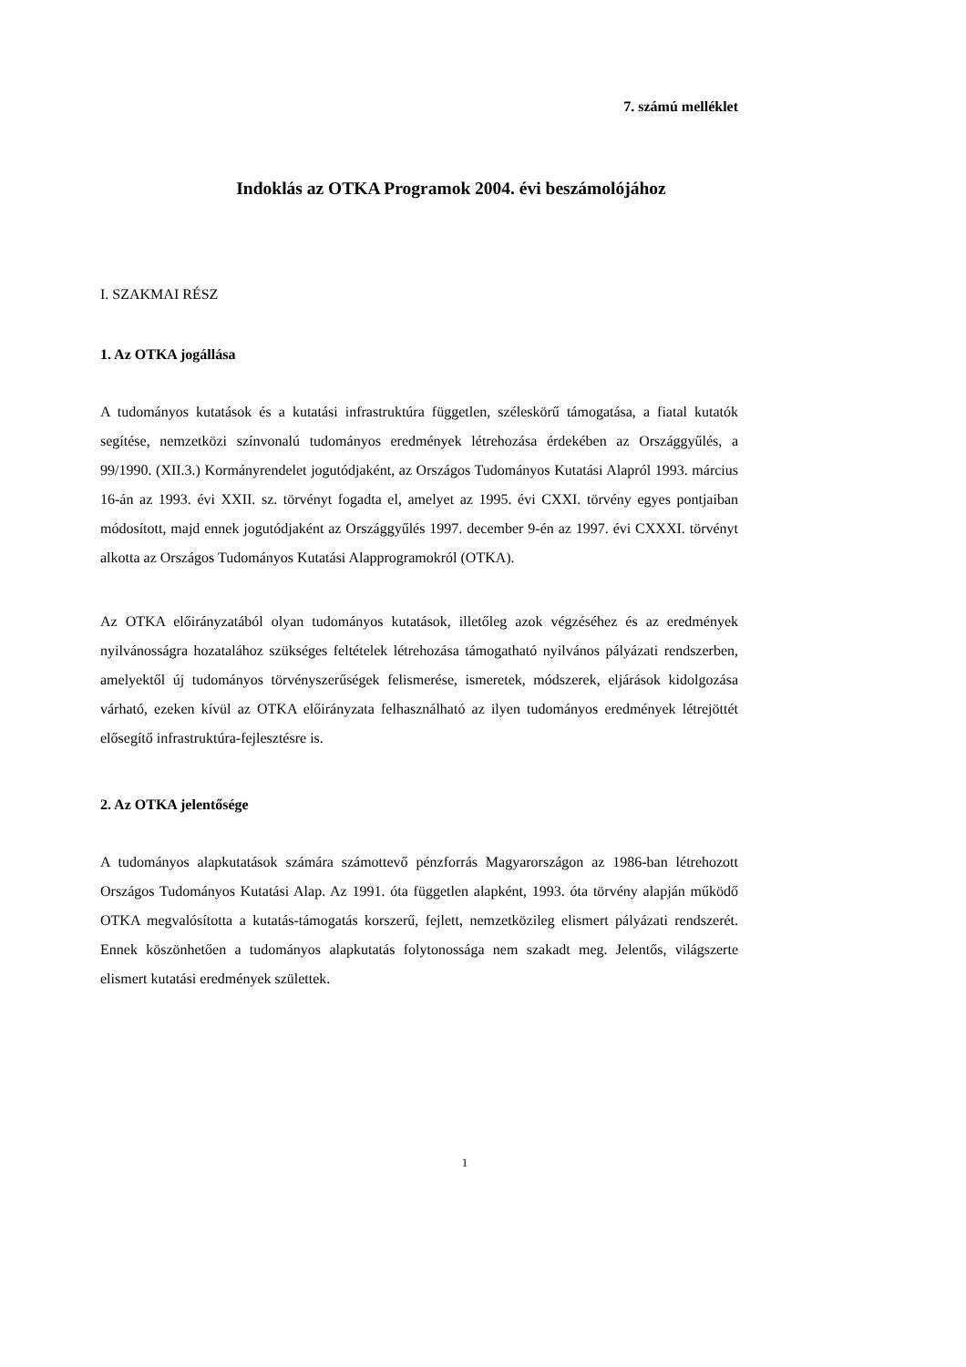7. számú melléklet
Indoklás az OTKA Programok 2004. évi beszámolójához
I. SZAKMAI RÉSZ
1. Az OTKA jogállása
A tudományos kutatások és a kutatási infrastruktúra független, széleskörű támogatása, a fiatal kutatók segítése, nemzetközi színvonalú tudományos eredmények létrehozása érdekében az Országgyűlés, a 99/1990. (XII.3.) Kormányrendelet jogutódjaként, az Országos Tudományos Kutatási Alapról 1993. március 16-án az 1993. évi XXII. sz. törvényt fogadta el, amelyet az 1995. évi CXXI. törvény egyes pontjaiban módosított, majd ennek jogutódjaként az Országgyűlés 1997. december 9-én az 1997. évi CXXXI. törvényt alkotta az Országos Tudományos Kutatási Alapprogramokról (OTKA).
Az OTKA előirányzatából olyan tudományos kutatások, illetőleg azok végzéséhez és az eredmények nyilvánosságra hozatalához szükséges feltételek létrehozása támogatható nyilvános pályázati rendszerben, amelyektől új tudományos törvényszerűségek felismerése, ismeretek, módszerek, eljárások kidolgozása várható, ezeken kívül az OTKA előirányzata felhasználható az ilyen tudományos eredmények létrejöttét elősegítő infrastruktúra-fejlesztésre is.
2. Az OTKA jelentősége
A tudományos alapkutatások számára számottevő pénzforrás Magyarországon az 1986-ban létrehozott Országos Tudományos Kutatási Alap. Az 1991. óta független alapként, 1993. óta törvény alapján működő OTKA megvalósította a kutatás-támogatás korszerű, fejlett, nemzetközileg elismert pályázati rendszerét. Ennek köszönhetően a tudományos alapkutatás folytonossága nem szakadt meg. Jelentős, világszerte elismert kutatási eredmények születtek.
1